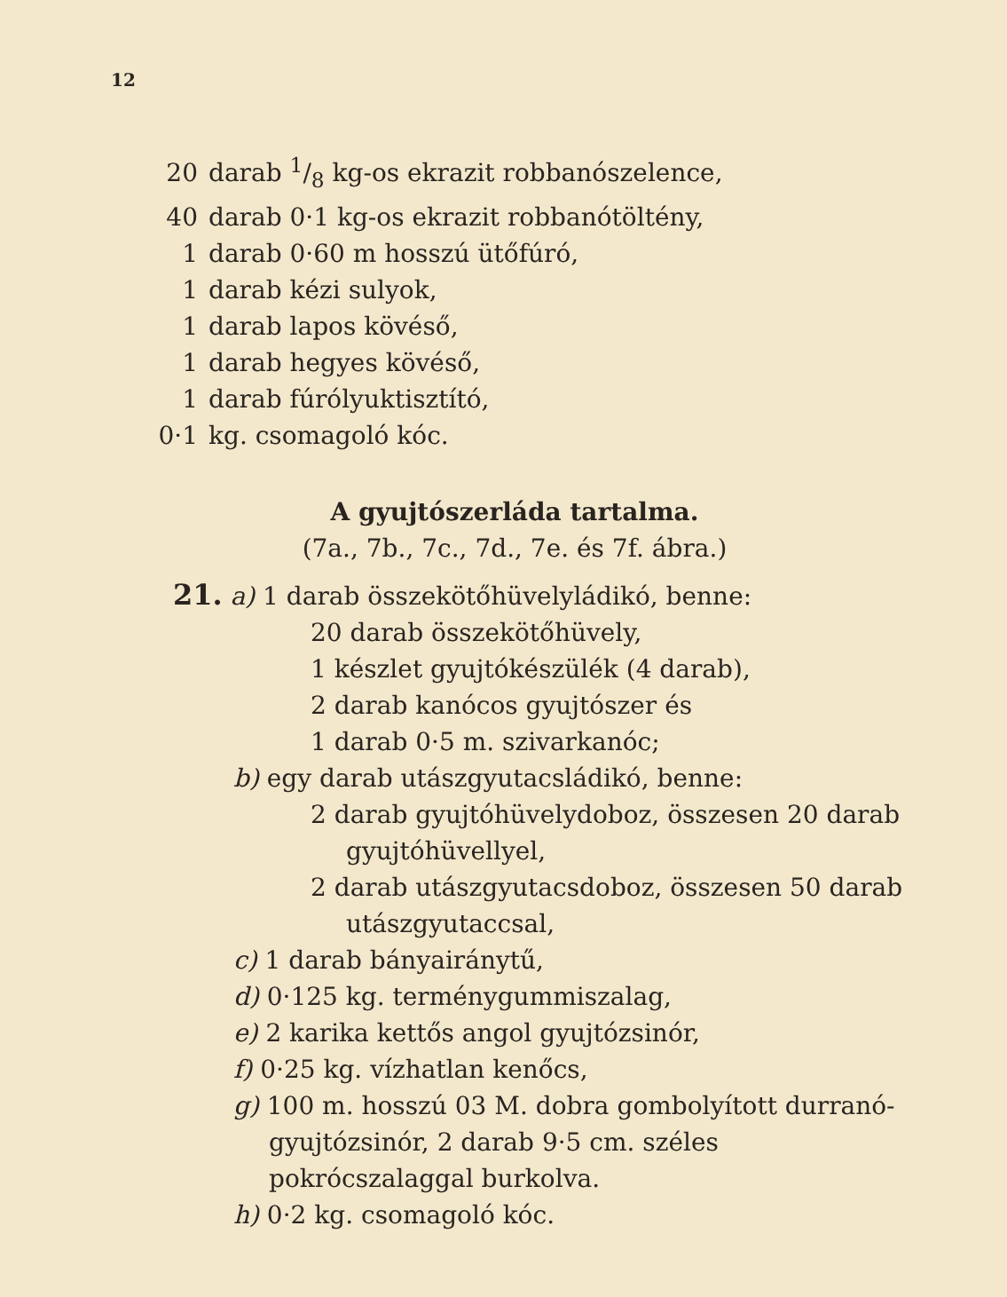12
20 darab 1/8 kg-os ekrazit robbanószelence,
40 darab 0·1 kg-os ekrazit robbanótöltény,
1 darab 0·60 m hosszú ütőfúró,
1 darab kézi sulyok,
1 darab lapos kövéső,
1 darab hegyes kövéső,
1 darab fúrólyuktisztító,
0·1 kg. csomagoló kóc.
A gyujtószerláda tartalma.
(7a., 7b., 7c., 7d., 7e. és 7f. ábra.)
21. a) 1 darab összekötőhüvelyládikó, benne:
20 darab összekötőhüvely,
1 készlet gyujtókészülék (4 darab),
2 darab kanócos gyujtószer és
1 darab 0·5 m. szivarkanóc;
b) egy darab utászgyutacsládikó, benne:
2 darab gyujtóhüvelydoboz, összesen 20 darab gyujtóhüvellyel,
2 darab utászgyutacsdoboz, összesen 50 darab utászgyutaccsal,
c) 1 darab bányairánytű,
d) 0·125 kg. terménygummiszalag,
e) 2 karika kettős angol gyujtózsinór,
f) 0·25 kg. vízhatlan kenőcs,
g) 100 m. hosszú 03 M. dobra gombolyított durranó-gyujtózsinór, 2 darab 9·5 cm. széles pokrócszalaggal burkolva.
h) 0·2 kg. csomagoló kóc.